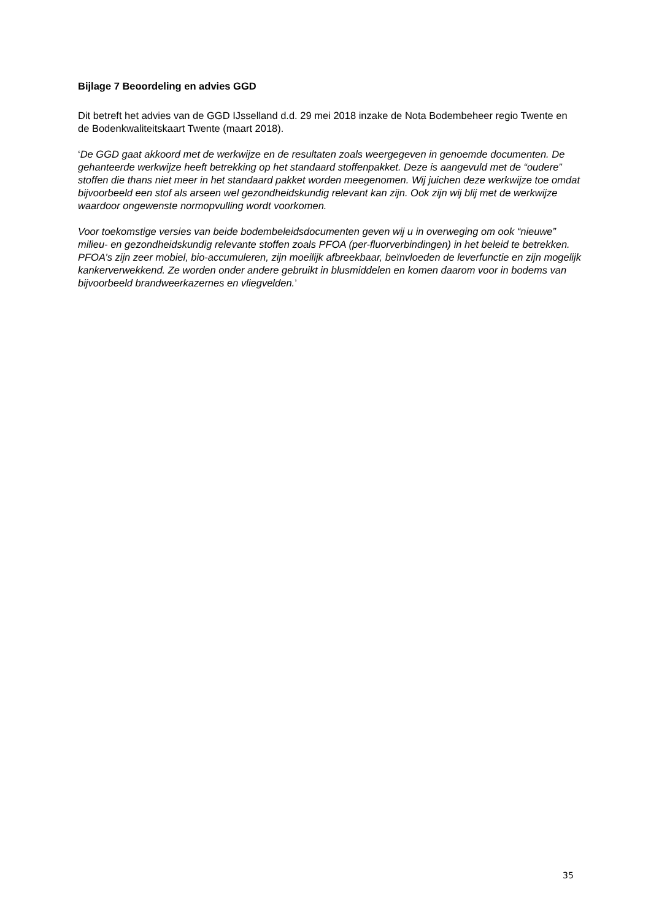Bijlage 7 Beoordeling en advies GGD
Dit betreft het advies van de GGD IJsselland d.d. 29 mei 2018 inzake de Nota Bodembeheer regio Twente en de Bodenkwaliteitskaart Twente (maart 2018).
‘De GGD gaat akkoord met de werkwijze en de resultaten zoals weergegeven in genoemde documenten. De gehanteerde werkwijze heeft betrekking op het standaard stoffenpakket. Deze is aangevuld met de “oudere” stoffen die thans niet meer in het standaard pakket worden meegenomen. Wij juichen deze werkwijze toe omdat bijvoorbeeld een stof als arseen wel gezondheidskundig relevant kan zijn. Ook zijn wij blij met de werkwijze waardoor ongewenste normopvulling wordt voorkomen.
Voor toekomstige versies van beide bodembeleidsdocumenten geven wij u in overweging om ook “nieuwe” milieu- en gezondheidskundig relevante stoffen zoals PFOA (per-fluorverbindingen) in het beleid te betrekken. PFOA’s zijn zeer mobiel, bio-accumuleren, zijn moeilijk afbreekbaar, beïnvloeden de leverfunctie en zijn mogelijk kankerverwekkend. Ze worden onder andere gebruikt in blusmiddelen en komen daarom voor in bodems van bijvoorbeeld brandweerkazernes en vliegvelden.’
35